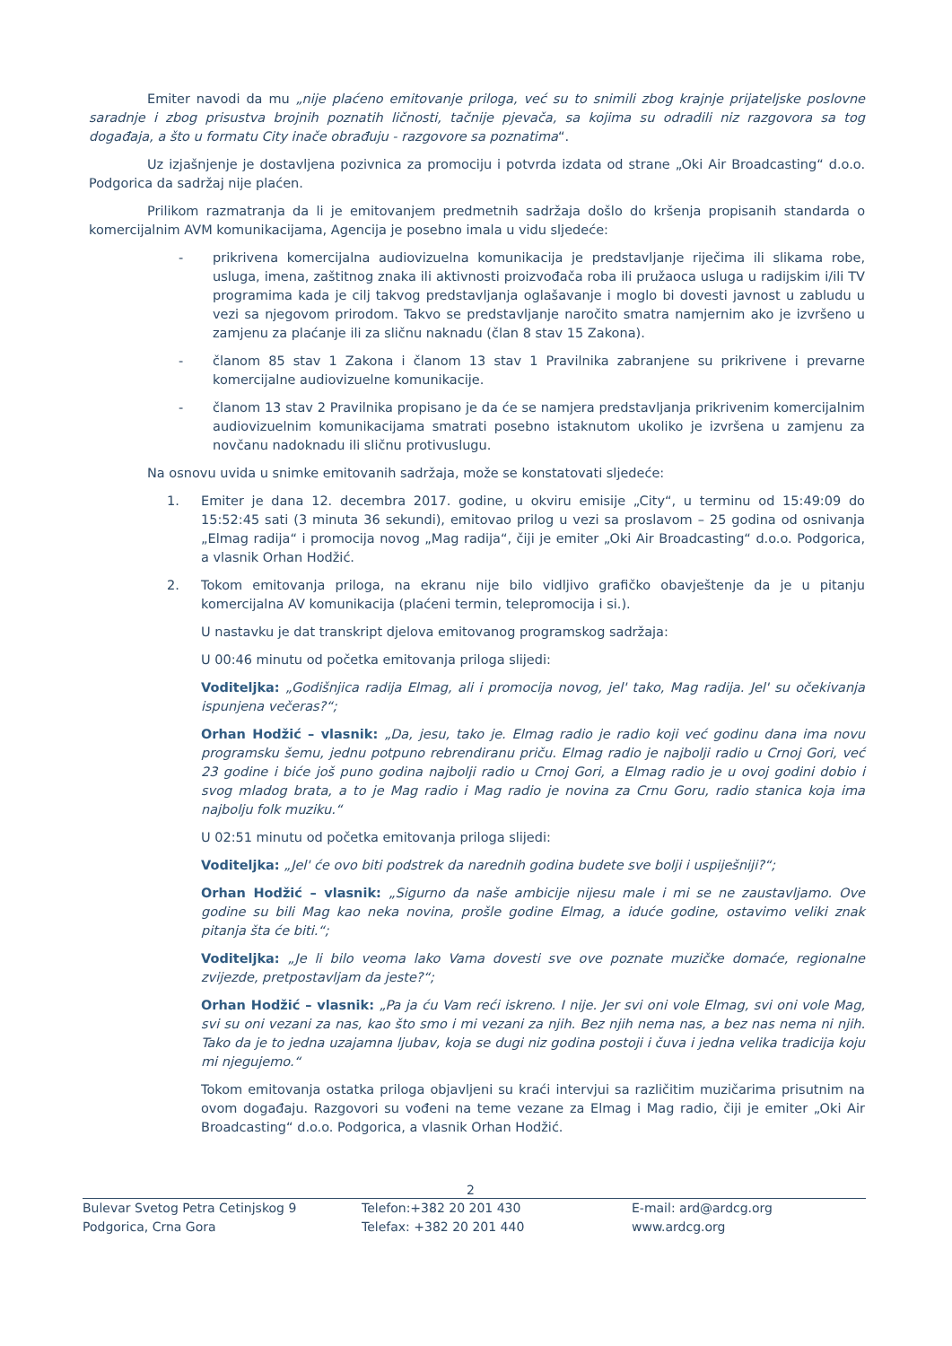Emiter navodi da mu „nije plaćeno emitovanje priloga, već su to snimili zbog krajnje prijateljske poslovne saradnje i zbog prisustva brojnih poznatih ličnosti, tačnije pjevača, sa kojima su odradili niz razgovora sa tog događaja, a što u formatu City inače obrađuju - razgovore sa poznatima“.
Uz izjašnjenje je dostavljena pozivnica za promociju i potvrda izdata od strane „Oki Air Broadcasting“ d.o.o. Podgorica da sadržaj nije plaćen.
Prilikom razmatranja da li je emitovanjem predmetnih sadržaja došlo do kršenja propisanih standarda o komercijalnim AVM komunikacijama, Agencija je posebno imala u vidu sljedeće:
- prikrivena komercijalna audiovizuelna komunikacija je predstavljanje riječima ili slikama robe, usluga, imena, zaštitnog znaka ili aktivnosti proizvođača roba ili pružaoca usluga u radijskim i/ili TV programima kada je cilj takvog predstavljanja oglašavanje i moglo bi dovesti javnost u zabludu u vezi sa njegovom prirodom. Takvo se predstavljanje naročito smatra namjernim ako je izvršeno u zamjenu za plaćanje ili za sličnu naknadu (član 8 stav 15 Zakona).
- članom 85 stav 1 Zakona i članom 13 stav 1 Pravilnika zabranjene su prikrivene i prevarne komercijalne audiovizuelne komunikacije.
- članom 13 stav 2 Pravilnika propisano je da će se namjera predstavljanja prikrivenim komercijalnim audiovizuelnim komunikacijama smatrati posebno istaknutom ukoliko je izvršena u zamjenu za novčanu nadoknadu ili sličnu protivuslugu.
Na osnovu uvida u snimke emitovanih sadržaja, može se konstatovati sljedeće:
1. Emiter je dana 12. decembra 2017. godine, u okviru emisije „City“, u terminu od 15:49:09 do 15:52:45 sati (3 minuta 36 sekundi), emitovao prilog u vezi sa proslavom – 25 godina od osnivanja „Elmag radija“ i promocija novog „Mag radija“, čiji je emiter „Oki Air Broadcasting“ d.o.o. Podgorica, a vlasnik Orhan Hodžić.
2. Tokom emitovanja priloga, na ekranu nije bilo vidljivo grafičko obavještenje da je u pitanju komercijalna AV komunikacija (plaćeni termin, telepromocija i si.).
U nastavku je dat transkript djelova emitovanog programskog sadržaja:
U 00:46 minutu od početka emitovanja priloga slijedi:
Voditeljka: „Godišnjica radija Elmag, ali i promocija novog, jel' tako, Mag radija. Jel' su očekivanja ispunjena večeras?“;
Orhan Hodžić – vlasnik: „Da, jesu, tako je. Elmag radio je radio koji već godinu dana ima novu programsku šemu, jednu potpuno rebrendiranu priču. Elmag radio je najbolji radio u Crnoj Gori, već 23 godine i biće još puno godina najbolji radio u Crnoj Gori, a Elmag radio je u ovoj godini dobio i svog mladog brata, a to je Mag radio i Mag radio je novina za Crnu Goru, radio stanica koja ima najbolju folk muziku.“
U 02:51 minutu od početka emitovanja priloga slijedi:
Voditeljka: „Jel' će ovo biti podstrek da narednih godina budete sve bolji i uspiješniji?“;
Orhan Hodžić – vlasnik: „Sigurno da naše ambicije nijesu male i mi se ne zaustavljamo. Ove godine su bili Mag kao neka novina, prošle godine Elmag, a iduće godine, ostavimo veliki znak pitanja šta će biti.“;
Voditeljka: „Je li bilo veoma lako Vama dovesti sve ove poznate muzičke domaće, regionalne zvijezde, pretpostavljam da jeste?“;
Orhan Hodžić – vlasnik: „Pa ja ću Vam reći iskreno. I nije. Jer svi oni vole Elmag, svi oni vole Mag, svi su oni vezani za nas, kao što smo i mi vezani za njih. Bez njih nema nas, a bez nas nema ni njih. Tako da je to jedna uzajamna ljubav, koja se dugi niz godina postoji i čuva i jedna velika tradicija koju mi njegujemo.“
Tokom emitovanja ostatka priloga objavljeni su kraći intervjui sa različitim muzičarima prisutnim na ovom događaju. Razgovori su vođeni na teme vezane za Elmag i Mag radio, čiji je emiter „Oki Air Broadcasting“ d.o.o. Podgorica, a vlasnik Orhan Hodžić.
2
Bulevar Svetog Petra Cetinjskog 9
Podgorica, Crna Gora
Telefon:+382 20 201 430
Telefax: +382 20 201 440
E-mail: ard@ardcg.org
www.ardcg.org